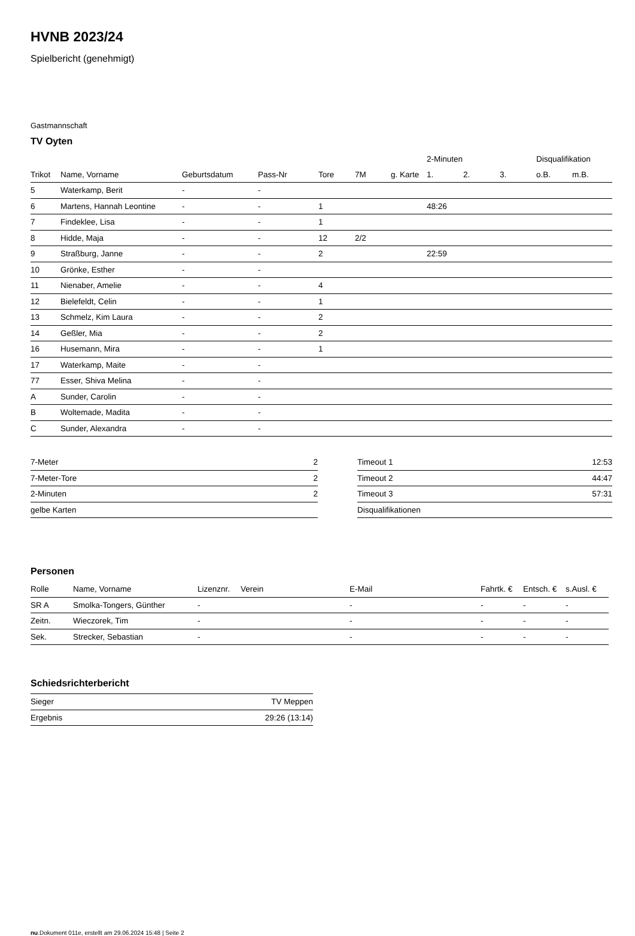HVNB 2023/24
Spielbericht (genehmigt)
Gastmannschaft
TV Oyten
| | | | | | | | 2-Minuten | | | Disqualifikation | |
| --- | --- | --- | --- | --- | --- | --- | --- | --- | --- | --- | --- |
| Trikot | Name, Vorname | Geburtsdatum | Pass-Nr | Tore | 7M | g. Karte | 1. | 2. | 3. | o.B. | m.B. |
| 5 | Waterkamp, Berit | - | - | | | | | | | | |
| 6 | Martens, Hannah Leontine | - | - | 1 | | | 48:26 | | | | |
| 7 | Findeklee, Lisa | - | - | 1 | | | | | | | |
| 8 | Hidde, Maja | - | - | 12 | 2/2 | | | | | | |
| 9 | Straßburg, Janne | - | - | 2 | | | 22:59 | | | | |
| 10 | Grönke, Esther | - | - | | | | | | | | |
| 11 | Nienaber, Amelie | - | - | 4 | | | | | | | |
| 12 | Bielefeldt, Celin | - | - | 1 | | | | | | | |
| 13 | Schmelz, Kim Laura | - | - | 2 | | | | | | | |
| 14 | Geßler, Mia | - | - | 2 | | | | | | | |
| 16 | Husemann, Mira | - | - | 1 | | | | | | | |
| 17 | Waterkamp, Maite | - | - | | | | | | | | |
| 77 | Esser, Shiva Melina | - | - | | | | | | | | |
| A | Sunder, Carolin | - | - | | | | | | | | |
| B | Woltemade, Madita | - | - | | | | | | | | |
| C | Sunder, Alexandra | - | - | | | | | | | | |
| 7-Meter | 2 |
| 7-Meter-Tore | 2 |
| 2-Minuten | 2 |
| gelbe Karten | |
| Timeout 1 | 12:53 |
| Timeout 2 | 44:47 |
| Timeout 3 | 57:31 |
| Disqualifikationen | |
Personen
| Rolle | Name, Vorname | Lizenznr. | Verein | E-Mail | Fahrtk. € | Entsch. € | s.Ausl. € |
| --- | --- | --- | --- | --- | --- | --- | --- |
| SR A | Smolka-Tongers, Günther | - | | - | - | - | - |
| Zeitn. | Wieczorek, Tim | - | | - | - | - | - |
| Sek. | Strecker, Sebastian | - | | - | - | - | - |
Schiedsrichterbericht
| Sieger | TV Meppen |
| Ergebnis | 29:26 (13:14) |
nu.Dokument 011e, erstellt am 29.06.2024 15:48 | Seite 2